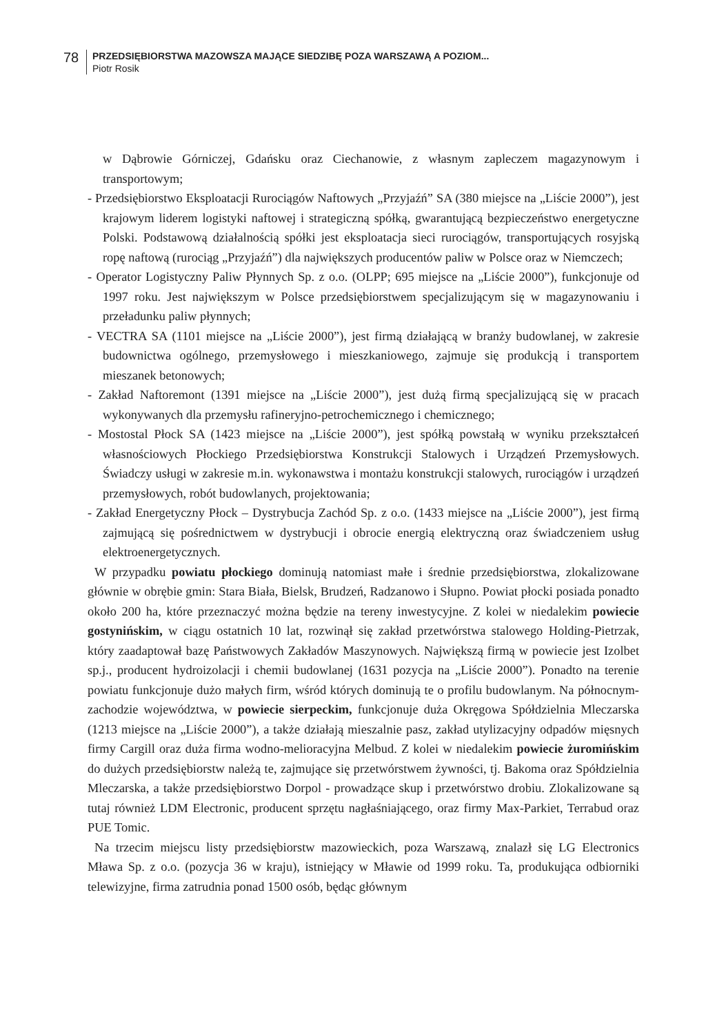78
PRZEDSIĘBIORSTWA MAZOWSZA MAJĄCE SIEDZIBĘ POZA WARSZAWĄ A POZIOM...
Piotr Rosik
w Dąbrowie Górniczej, Gdańsku oraz Ciechanowie, z własnym zapleczem magazynowym i transportowym;
- Przedsiębiorstwo Eksploatacji Rurociągów Naftowych „Przyjaźń” SA (380 miejsce na „Liście 2000”), jest krajowym liderem logistyki naftowej i strategiczną spółką, gwarantującą bezpieczeństwo energetyczne Polski. Podstawową działalnością spółki jest eksploatacja sieci rurociągów, transportujących rosyjską ropę naftową (rurociąg „Przyjaźń”) dla największych producentów paliw w Polsce oraz w Niemczech;
- Operator Logistyczny Paliw Płynnych Sp. z o.o. (OLPP; 695 miejsce na „Liście 2000”), funkcjonuje od 1997 roku. Jest największym w Polsce przedsiębiorstwem specjalizującym się w magazynowaniu i przeładunku paliw płynnych;
- VECTRA SA (1101 miejsce na „Liście 2000”), jest firmą działającą w branży budowlanej, w zakresie budownictwa ogólnego, przemysłowego i mieszkaniowego, zajmuje się produkcją i transportem mieszanek betonowych;
- Zakład Naftoremont (1391 miejsce na „Liście 2000”), jest dużą firmą specjalizującą się w pracach wykonywanych dla przemysłu rafineryjno-petrochemicznego i chemicznego;
- Mostostal Płock SA (1423 miejsce na „Liście 2000”), jest spółką powstałą w wyniku przekształceń własnościowych Płockiego Przedsiębiorstwa Konstrukcji Stalowych i Urządzeń Przemysłowych. Świadczy usługi w zakresie m.in. wykonawstwa i montażu konstrukcji stalowych, rurociągów i urządzeń przemysłowych, robót budowlanych, projektowania;
- Zakład Energetyczny Płock – Dystrybucja Zachód Sp. z o.o. (1433 miejsce na „Liście 2000”), jest firmą zajmującą się pośrednictwem w dystrybucji i obrocie energią elektryczną oraz świadczeniem usług elektroenergetycznych.
W przypadku powiatu płockiego dominują natomiast małe i średnie przedsiębiorstwa, zlokalizowane głównie w obrębie gmin: Stara Biała, Bielsk, Brudzeń, Radzanowo i Słupno. Powiat płocki posiada ponadto około 200 ha, które przeznaczyć można będzie na tereny inwestycyjne. Z kolei w niedalekim powiecie gostynińskim, w ciągu ostatnich 10 lat, rozwinął się zakład przetwórstwa stalowego Holding-Pietrzak, który zaadaptował bazę Państwowych Zakładów Maszynowych. Największą firmą w powiecie jest Izolbet sp.j., producent hydroizolacji i chemii budowlanej (1631 pozycja na „Liście 2000”). Ponadto na terenie powiatu funkcjonuje dużo małych firm, wśród których dominują te o profilu budowlanym. Na północnym-zachodzie województwa, w powiecie sierpeckim, funkcjonuje duża Okręgowa Spółdzielnia Mleczarska (1213 miejsce na „Liście 2000”), a także działają mieszalnie pasz, zakład utylizacyjny odpadów mięsnych firmy Cargill oraz duża firma wodno-melioracyjna Melbud. Z kolei w niedalekim powiecie żuromińskim do dużych przedsiębiorstw należą te, zajmujące się przetwórstwem żywności, tj. Bakoma oraz Spółdzielnia Mleczarska, a także przedsiębiorstwo Dorpol - prowadzące skup i przetwórstwo drobiu. Zlokalizowane są tutaj również LDM Electronic, producent sprzętu nagłaśniającego, oraz firmy Max-Parkiet, Terrabud oraz PUE Tomic.
Na trzecim miejscu listy przedsiębiorstw mazowieckich, poza Warszawą, znalazł się LG Electronics Mława Sp. z o.o. (pozycja 36 w kraju), istniejący w Mławie od 1999 roku. Ta, produkująca odbiorniki telewizyjne, firma zatrudnia ponad 1500 osób, będąc głównym